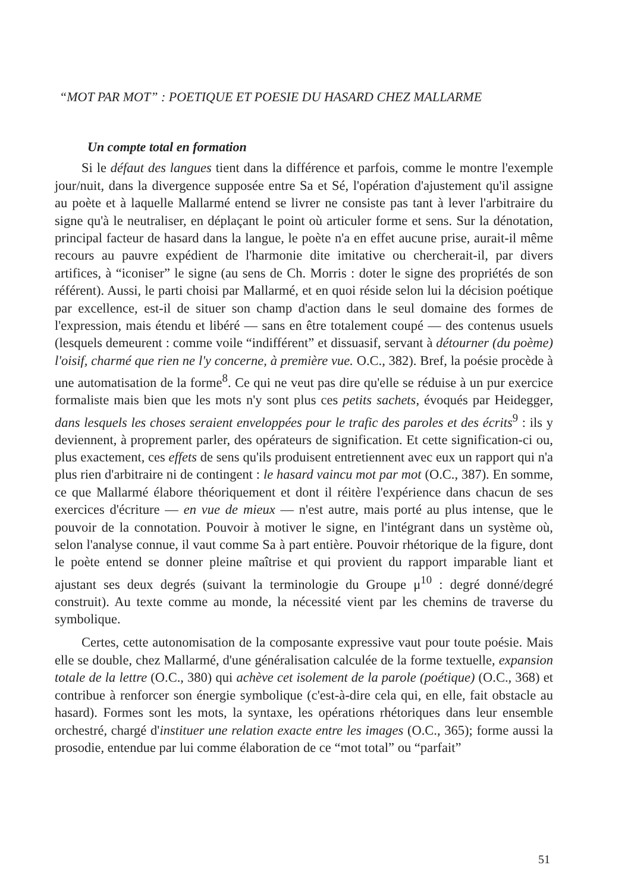“MOT PAR MOT” : POETIQUE ET POESIE DU HASARD CHEZ MALLARME
Un compte total en formation
Si le défaut des langues tient dans la différence et parfois, comme le montre l'exemple jour/nuit, dans la divergence supposée entre Sa et Sé, l'opération d'ajustement qu'il assigne au poète et à laquelle Mallarmé entend se livrer ne consiste pas tant à lever l'arbitraire du signe qu'à le neutraliser, en déplaçant le point où articuler forme et sens. Sur la dénotation, principal facteur de hasard dans la langue, le poète n'a en effet aucune prise, aurait-il même recours au pauvre expédient de l'harmonie dite imitative ou chercherait-il, par divers artifices, à “iconiser” le signe (au sens de Ch. Morris : doter le signe des propriétés de son référent). Aussi, le parti choisi par Mallarmé, et en quoi réside selon lui la décision poétique par excellence, est-il de situer son champ d'action dans le seul domaine des formes de l'expression, mais étendu et libéré — sans en être totalement coupé — des contenus usuels (lesquels demeurent : comme voile “indifférent” et dissuasif, servant à détourner (du poème) l'oisif, charmé que rien ne l'y concerne, à première vue. O.C., 382). Bref, la poésie procède à une automatisation de la forme<sup>8</sup>. Ce qui ne veut pas dire qu'elle se réduise à un pur exercice formaliste mais bien que les mots n'y sont plus ces petits sachets, évoqués par Heidegger, dans lesquels les choses seraient enveloppées pour le trafic des paroles et des écrits<sup>9</sup> : ils y deviennent, à proprement parler, des opérateurs de signification. Et cette signification-ci ou, plus exactement, ces effets de sens qu'ils produisent entretiennent avec eux un rapport qui n'a plus rien d'arbitraire ni de contingent : le hasard vaincu mot par mot (O.C., 387). En somme, ce que Mallarmé élabore théoriquement et dont il réitère l'expérience dans chacun de ses exercices d'écriture — en vue de mieux — n'est autre, mais porté au plus intense, que le pouvoir de la connotation. Pouvoir à motiver le signe, en l'intégrant dans un système où, selon l'analyse connue, il vaut comme Sa à part entière. Pouvoir rhétorique de la figure, dont le poète entend se donner pleine maîtrise et qui provient du rapport imparable liant et ajustant ses deux degrés (suivant la terminologie du Groupe μ<sup>10</sup> : degré donné/degré construit). Au texte comme au monde, la nécessité vient par les chemins de traverse du symbolique.
Certes, cette autonomisation de la composante expressive vaut pour toute poésie. Mais elle se double, chez Mallarmé, d'une généralisation calculée de la forme textuelle, expansion totale de la lettre (O.C., 380) qui achève cet isolement de la parole (poétique) (O.C., 368) et contribue à renforcer son énergie symbolique (c'est-à-dire cela qui, en elle, fait obstacle au hasard). Formes sont les mots, la syntaxe, les opérations rhétoriques dans leur ensemble orchestré, chargé d'instituer une relation exacte entre les images (O.C., 365); forme aussi la prosodie, entendue par lui comme élaboration de ce “mot total” ou “parfait”
51